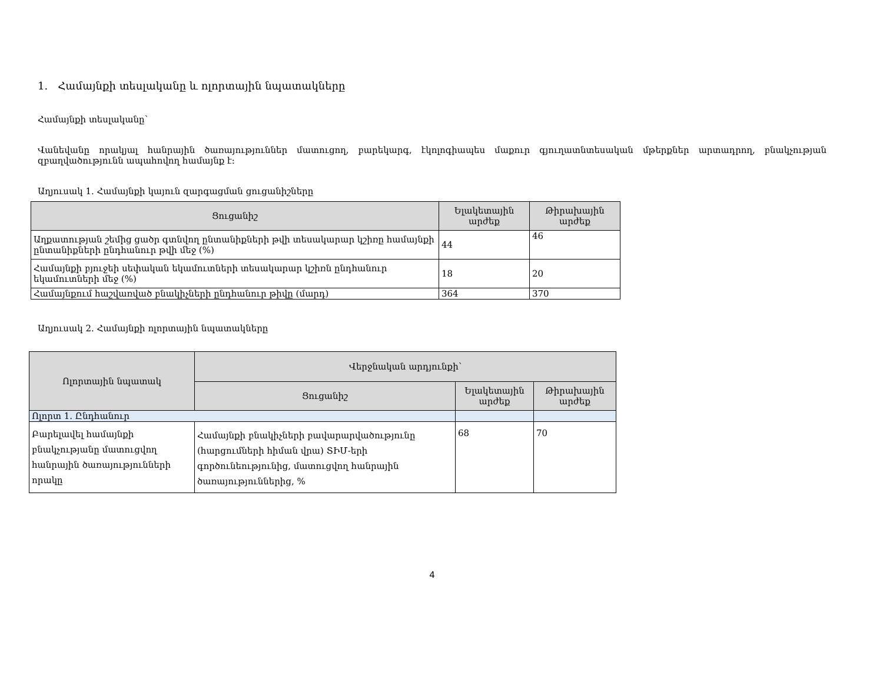1. Համայնքի տեսլականը և ոլորտային նպատակները
Համայնքի տեսլականը՝
Վանեվանը որակյալ հանրային ծառայություններ մատուցող, բարեկարգ, էկոլոգիապես մաքուր գյուղատնտեսական մթերքներ արտադրող, բնակչության զբաղվածությունն ապահովող համայնք է:
Աղյուսակ 1. Համայնքի կայուն զարգացման ցուցանիշները
| Ցուցանիշ | Ելակետային արժեք | Թիրախային արժեք |
| --- | --- | --- |
| Աղքատության շեմից ցածր գտնվող ընտանիքների թվի տեսակարար կշիռը համայնքի ընտանիքների ընդհանուր թվի մեջ (%) | 44 | 46 |
| Համայնքի բյուջեի սեփական եկամուտների տեսակարար կշիռն ընդհանուր եկամուտների մեջ (%) | 18 | 20 |
| Համայնքում հաշվառված բնակիչների ընդհանուր թիվը (մարդ) | 364 | 370 |
Աղյուսակ 2. Համայնքի ոլորտային նպատակները
| Ոլորտային նպատակ | Վերջնական արդյունքի՝ | | |
| --- | --- | --- | --- |
| | Ցուցանիշ | Ելակետային արժեք | Թիրախային արժեք |
| Ոլորտ 1. Ընդհանուր | | | |
| Բարելավել համայնքի բնակչությանը մատուցվող հանրային ծառայությունների որակը | Համայնքի բնակիչների բավարարվածությունը (հարցումների հիման վրա) ՏԻՄ-երի գործունեությունից, մատուցվող հանրային ծառայություններից, % | 68 | 70 |
4